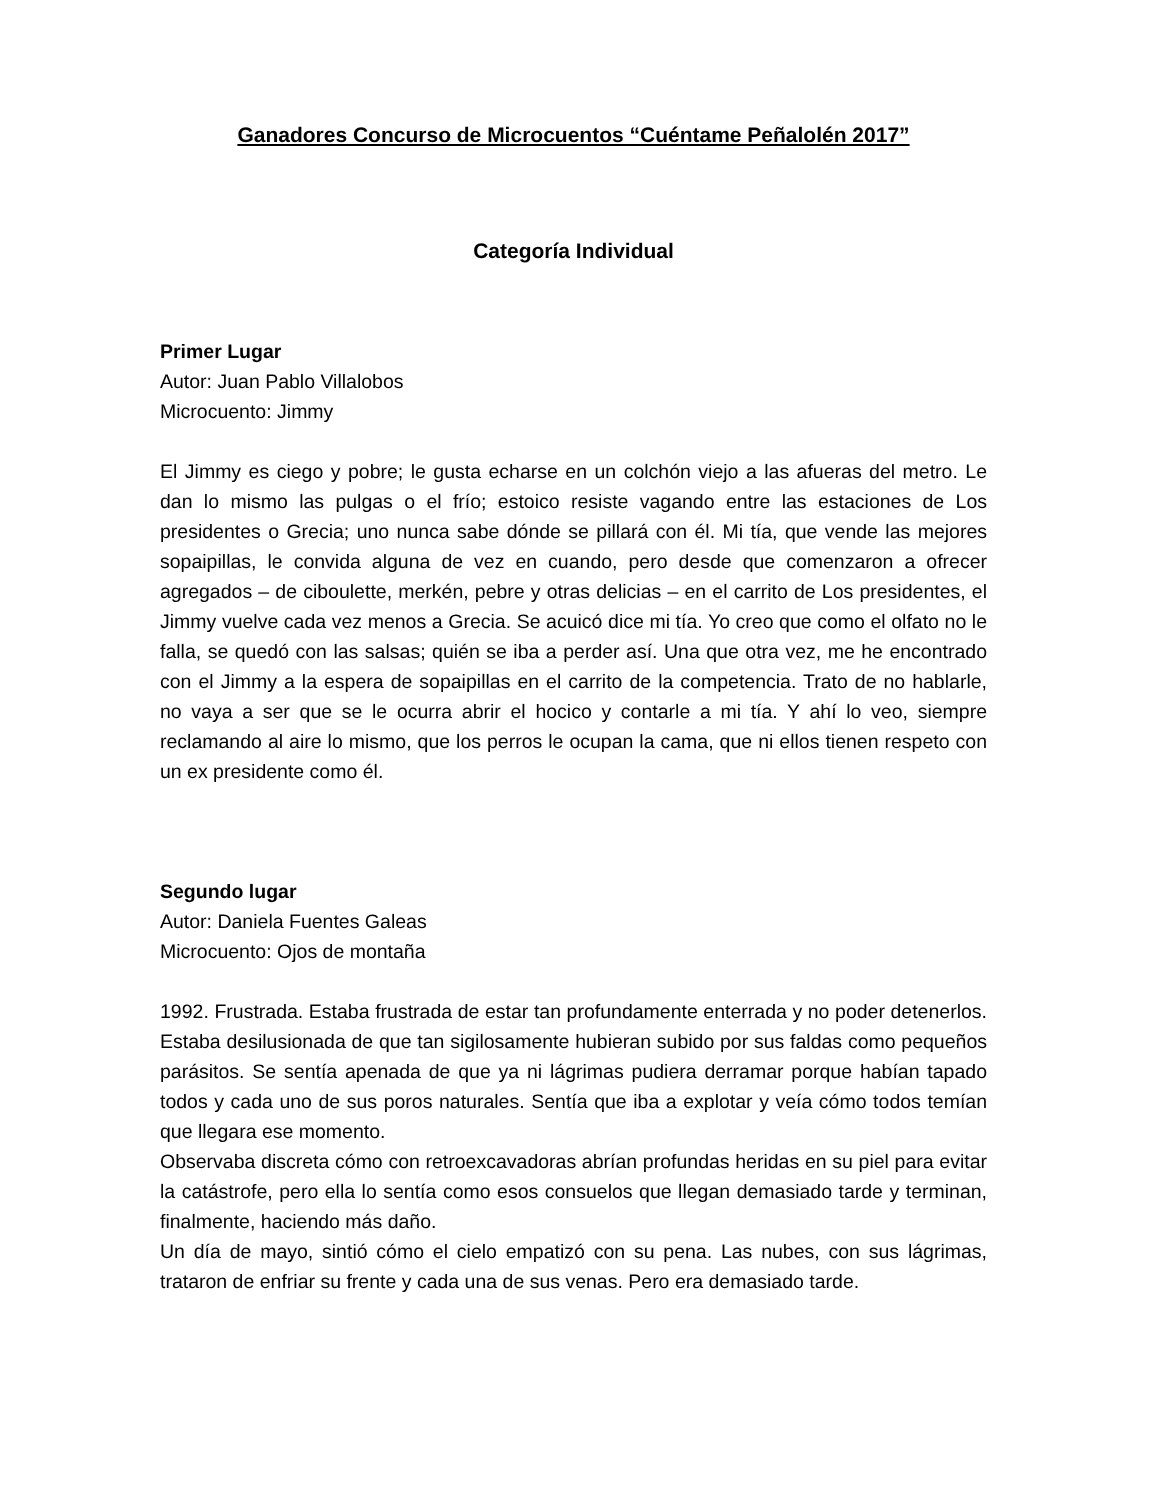Ganadores Concurso de Microcuentos “Cuéntame Peñalolén 2017”
Categoría Individual
Primer Lugar
Autor: Juan Pablo Villalobos
Microcuento: Jimmy
El Jimmy es ciego y pobre; le gusta echarse en un colchón viejo a las afueras del metro. Le dan lo mismo las pulgas o el frío; estoico resiste vagando entre las estaciones de Los presidentes o Grecia; uno nunca sabe dónde se pillará con él. Mi tía, que vende las mejores sopaipillas, le convida alguna de vez en cuando, pero desde que comenzaron a ofrecer agregados – de ciboulette, merkén, pebre y otras delicias – en el carrito de Los presidentes, el Jimmy vuelve cada vez menos a Grecia. Se acuicó dice mi tía. Yo creo que como el olfato no le falla, se quedó con las salsas; quién se iba a perder así. Una que otra vez, me he encontrado con el Jimmy a la espera de sopaipillas en el carrito de la competencia. Trato de no hablarle, no vaya a ser que se le ocurra abrir el hocico y contarle a mi tía. Y ahí lo veo, siempre reclamando al aire lo mismo, que los perros le ocupan la cama, que ni ellos tienen respeto con un ex presidente como él.
Segundo lugar
Autor: Daniela Fuentes Galeas
Microcuento: Ojos de montaña
1992. Frustrada. Estaba frustrada de estar tan profundamente enterrada y no poder detenerlos. Estaba desilusionada de que tan sigilosamente hubieran subido por sus faldas como pequeños parásitos. Se sentía apenada de que ya ni lágrimas pudiera derramar porque habían tapado todos y cada uno de sus poros naturales. Sentía que iba a explotar y veía cómo todos temían que llegara ese momento.
Observaba discreta cómo con retroexcavadoras abrían profundas heridas en su piel para evitar la catástrofe, pero ella lo sentía como esos consuelos que llegan demasiado tarde y terminan, finalmente, haciendo más daño.
Un día de mayo, sintió cómo el cielo empatizó con su pena. Las nubes, con sus lágrimas, trataron de enfriar su frente y cada una de sus venas. Pero era demasiado tarde.